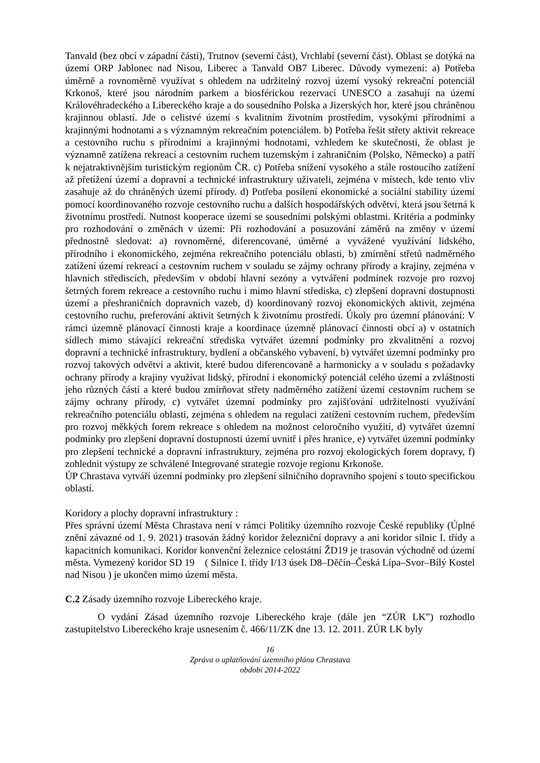Tanvald (bez obcí v západní části), Trutnov (severní část), Vrchlabí (severní část). Oblast se dotýká na území ORP Jablonec nad Nisou, Liberec a Tanvald OB7 Liberec. Důvody vymezení: a) Potřeba úměrně a rovnoměrně využívat s ohledem na udržitelný rozvoj území vysoký rekreační potenciál Krkonoš, které jsou národním parkem a biosférickou rezervací UNESCO a zasahují na území Královéhradeckého a Libereckého kraje a do sousedního Polska a Jizerských hor, které jsou chráněnou krajinnou oblastí. Jde o celistvé území s kvalitním životním prostředím, vysokými přírodními a krajinnými hodnotami a s významným rekreačním potenciálem. b) Potřeba řešit střety aktivit rekreace a cestovního ruchu s přírodními a krajinnými hodnotami, vzhledem ke skutečnosti, že oblast je významně zatížena rekreací a cestovním ruchem tuzemským i zahraničním (Polsko, Německo) a patří k nejatraktivnějším turistickým regionům ČR. c) Potřeba snížení vysokého a stále rostoucího zatížení až přetížení území a dopravní a technické infrastruktury uživateli, zejména v místech, kde tento vliv zasahuje až do chráněných území přírody. d) Potřeba posílení ekonomické a sociální stability území pomocí koordinovaného rozvoje cestovního ruchu a dalších hospodářských odvětví, která jsou šetrná k životnímu prostředí. Nutnost kooperace území se sousedními polskými oblastmi. Kritéria a podmínky pro rozhodování o změnách v území: Při rozhodování a posuzování záměrů na změny v území přednostně sledovat: a) rovnoměrné, diferencované, úměrné a vyvážené využívání lidského, přírodního i ekonomického, zejména rekreačního potenciálu oblasti, b) zmírnění střetů nadměrného zatížení území rekreací a cestovním ruchem v souladu se zájmy ochrany přírody a krajiny, zejména v hlavních střediscích, především v období hlavní sezóny a vytváření podmínek rozvoje pro rozvoj šetrných forem rekreace a cestovního ruchu i mimo hlavní střediska, c) zlepšení dopravní dostupnosti území a přeshraničních dopravních vazeb, d) koordinovaný rozvoj ekonomických aktivit, zejména cestovního ruchu, preferování aktivit šetrných k životnímu prostředí. Úkoly pro územní plánování: V rámci územně plánovací činnosti kraje a koordinace územně plánovací činnosti obcí a) v ostatních sídlech mimo stávající rekreační střediska vytvářet územní podmínky pro zkvalitnění a rozvoj dopravní a technické infrastruktury, bydlení a občanského vybavení, b) vytvářet územní podmínky pro rozvoj takových odvětví a aktivit, které budou diferencovaně a harmonicky a v souladu s požadavky ochrany přírody a krajiny využívat lidský, přírodní i ekonomický potenciál celého území a zvláštnosti jeho různých částí a které budou zmírňovat střety nadměrného zatížení území cestovním ruchem se zájmy ochrany přírody, c) vytvářet územní podmínky pro zajišťování udržitelnosti využívání rekreačního potenciálu oblasti, zejména s ohledem na regulaci zatížení cestovním ruchem, především pro rozvoj měkkých forem rekreace s ohledem na možnost celoročního využití, d) vytvářet územní podmínky pro zlepšení dopravní dostupnosti území uvnitř i přes hranice, e) vytvářet územní podmínky pro zlepšení technické a dopravní infrastruktury, zejména pro rozvoj ekologických forem dopravy, f) zohlednit výstupy ze schválené Integrované strategie rozvoje regionu Krkonoše.
ÚP Chrastava vytváří územní podmínky pro zlepšení silničního dopravního spojení s touto specifickou oblastí.
Koridory a plochy dopravní infrastruktury :
Přes správní území Města Chrastava není v rámci Politiky územního rozvoje České republiky (Úplné znění závazné od 1. 9. 2021) trasován žádný koridor železniční dopravy a ani koridor silnic I. třídy a kapacitních komunikací. Koridor konvenční železnice celostátní ŽD19 je trasován východně od území města. Vymezený koridor SD 19 ( Silnice I. třídy I/13 úsek D8–Děčín–Česká Lípa–Svor–Bílý Kostel nad Nisou ) je ukončen mimo území města.
C.2 Zásady územního rozvoje Libereckého kraje.
O vydání Zásad územního rozvoje Libereckého kraje (dále jen “ZÚR LK”) rozhodlo zastupitelstvo Libereckého kraje usnesením č. 466/11/ZK dne 13. 12. 2011. ZÚR LK byly
16
Zpráva o uplatňování územního plánu Chrastava
období 2014-2022